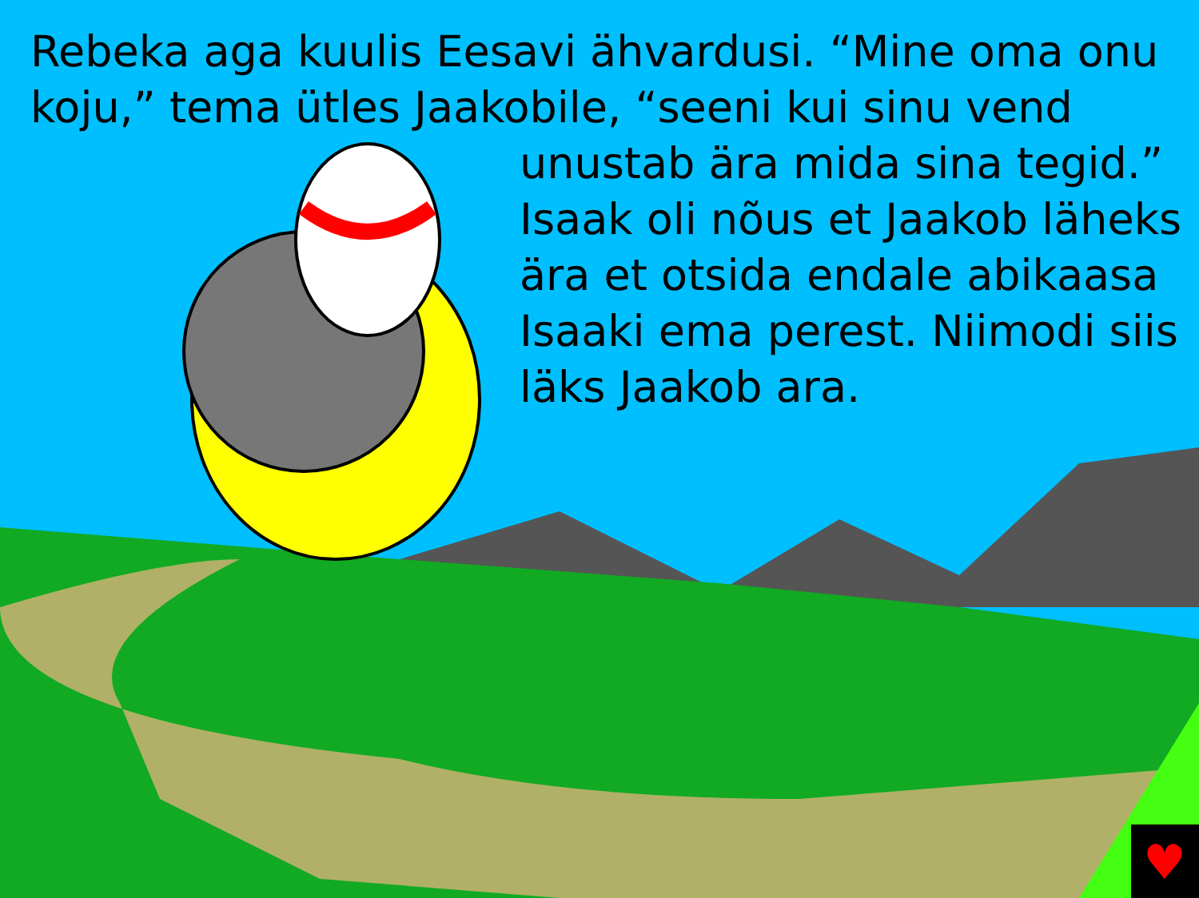♥
Rebeka aga kuulis Eesavi ähvardusi. “Mine oma onu koju,” tema ütles Jaakobile, “seeni kui sinu vend
unustab ära mida sina tegid.” Isaak oli nõus et Jaakob läheks ära et otsida endale abikaasa Isaaki ema perest. Niimodi siis läks Jaakob ara.